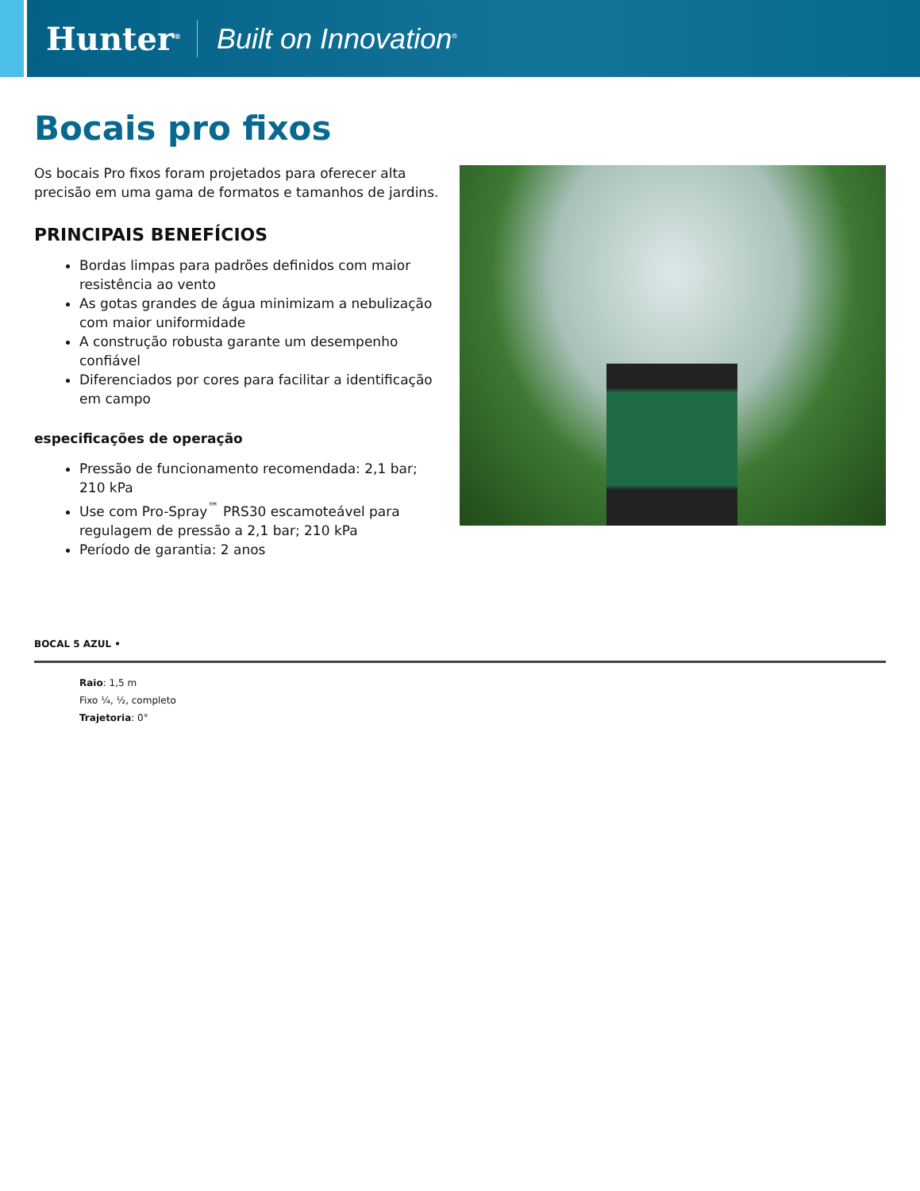Hunter<sup>®</sup> Built on Innovation<sup>®</sup>
Bocais pro fixos
Os bocais Pro fixos foram projetados para oferecer alta precisão em uma gama de formatos e tamanhos de jardins.
PRINCIPAIS BENEFÍCIOS
Bordas limpas para padrões definidos com maior resistência ao vento
As gotas grandes de água minimizam a nebulização com maior uniformidade
A construção robusta garante um desempenho confiável
Diferenciados por cores para facilitar a identificação em campo
especificações de operação
Pressão de funcionamento recomendada: 2,1 bar; 210 kPa
Use com Pro-Spray<sup>™</sup> PRS30 escamoteável para regulagem de pressão a 2,1 bar; 210 kPa
Período de garantia: 2 anos
BOCAL 5 AZUL •
Raio: 1,5 m
Fixo ¼, ½, completo
Trajetoria: 0°